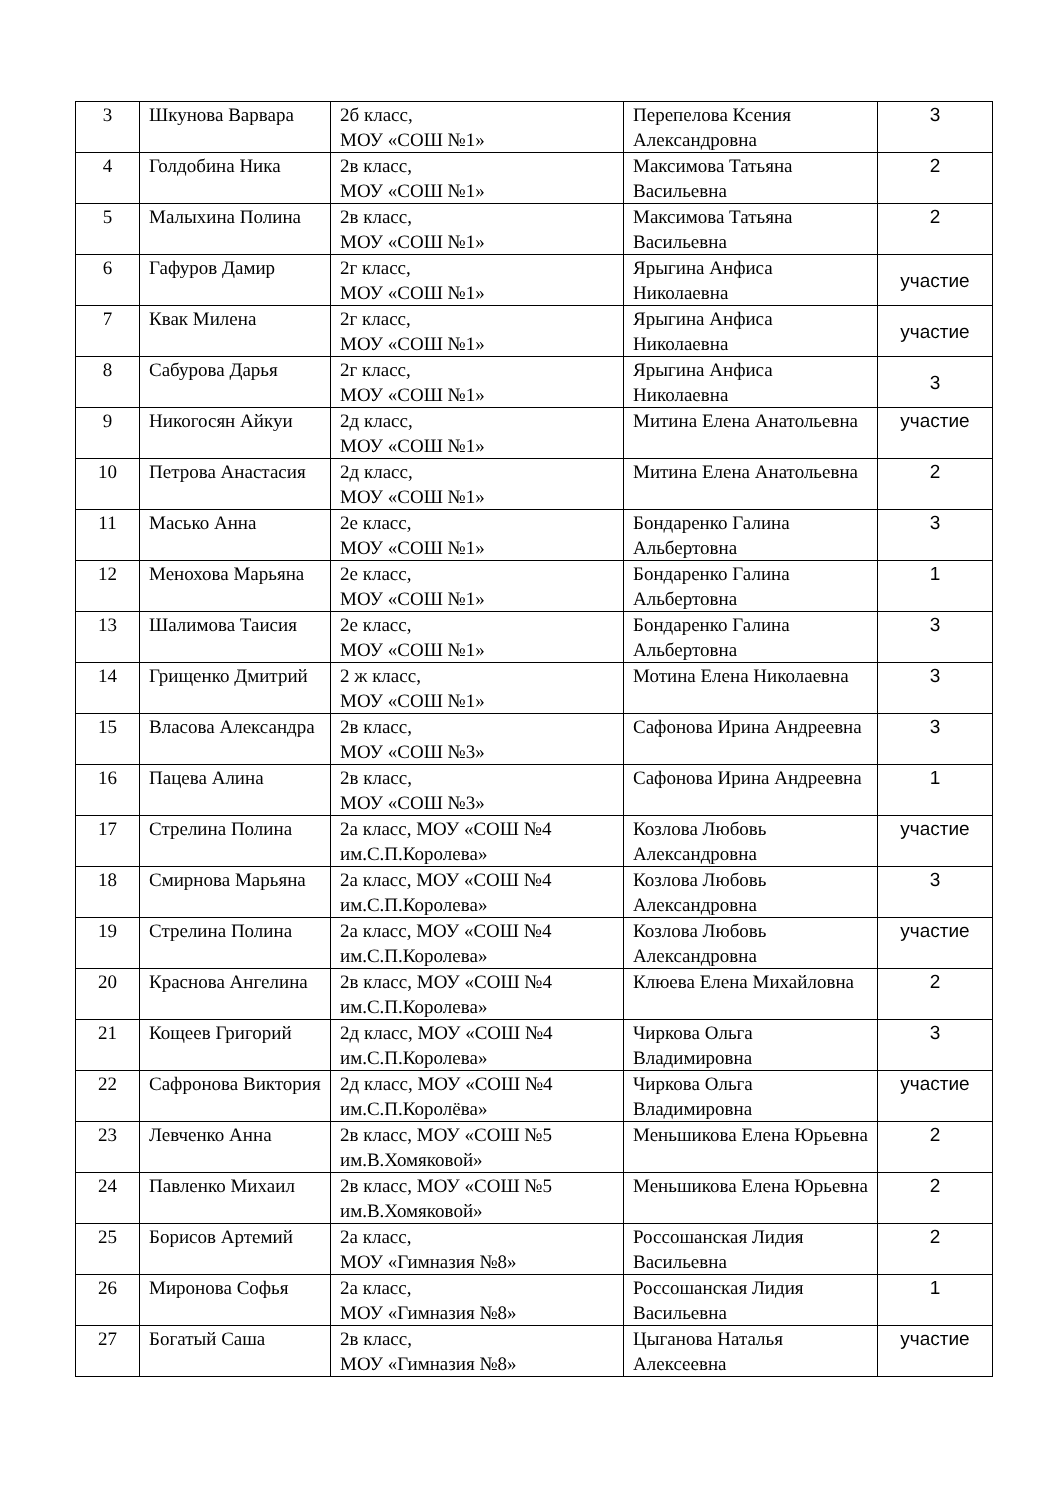| 3 | Шкунова Варвара | 2б класс, МОУ «СОШ №1» | Перепелова Ксения Александровна | 3 |
| 4 | Голдобина Ника | 2в класс, МОУ «СОШ №1» | Максимова Татьяна Васильевна | 2 |
| 5 | Малыхина Полина | 2в класс, МОУ «СОШ №1» | Максимова Татьяна Васильевна | 2 |
| 6 | Гафуров Дамир | 2г класс, МОУ «СОШ №1» | Ярыгина Анфиса Николаевна | участие |
| 7 | Квак Милена | 2г класс, МОУ «СОШ №1» | Ярыгина Анфиса Николаевна | участие |
| 8 | Сабурова Дарья | 2г класс, МОУ «СОШ №1» | Ярыгина Анфиса Николаевна | 3 |
| 9 | Никогосян Айкуи | 2д класс, МОУ «СОШ №1» | Митина Елена Анатольевна | участие |
| 10 | Петрова Анастасия | 2д класс, МОУ «СОШ №1» | Митина Елена Анатольевна | 2 |
| 11 | Масько Анна | 2е класс, МОУ «СОШ №1» | Бондаренко Галина Альбертовна | 3 |
| 12 | Менохова Марьяна | 2е класс, МОУ «СОШ №1» | Бондаренко Галина Альбертовна | 1 |
| 13 | Шалимова Таисия | 2е класс, МОУ «СОШ №1» | Бондаренко Галина Альбертовна | 3 |
| 14 | Грищенко Дмитрий | 2 ж класс, МОУ «СОШ №1» | Мотина Елена Николаевна | 3 |
| 15 | Власова Александра | 2в класс, МОУ «СОШ №3» | Сафонова Ирина Андреевна | 3 |
| 16 | Пацева Алина | 2в класс, МОУ «СОШ №3» | Сафонова Ирина Андреевна | 1 |
| 17 | Стрелина Полина | 2а класс, МОУ «СОШ №4 им.С.П.Королева» | Козлова Любовь Александровна | участие |
| 18 | Смирнова Марьяна | 2а класс, МОУ «СОШ №4 им.С.П.Королева» | Козлова Любовь Александровна | 3 |
| 19 | Стрелина Полина | 2а класс, МОУ «СОШ №4 им.С.П.Королева» | Козлова Любовь Александровна | участие |
| 20 | Краснова Ангелина | 2в класс, МОУ «СОШ №4 им.С.П.Королева» | Клюева Елена Михайловна | 2 |
| 21 | Кощеев Григорий | 2д класс, МОУ «СОШ №4 им.С.П.Королева» | Чиркова Ольга Владимировна | 3 |
| 22 | Сафронова Виктория | 2д класс, МОУ «СОШ №4 им.С.П.Королёва» | Чиркова Ольга Владимировна | участие |
| 23 | Левченко Анна | 2в класс, МОУ «СОШ №5 им.В.Хомяковой» | Меньшикова Елена Юрьевна | 2 |
| 24 | Павленко Михаил | 2в класс, МОУ «СОШ №5 им.В.Хомяковой» | Меньшикова Елена Юрьевна | 2 |
| 25 | Борисов Артемий | 2а класс, МОУ «Гимназия №8» | Россошанская Лидия Васильевна | 2 |
| 26 | Миронова Софья | 2а класс, МОУ «Гимназия №8» | Россошанская Лидия Васильевна | 1 |
| 27 | Богатый Саша | 2в класс, МОУ «Гимназия №8» | Цыганова Наталья Алексеевна | участие |